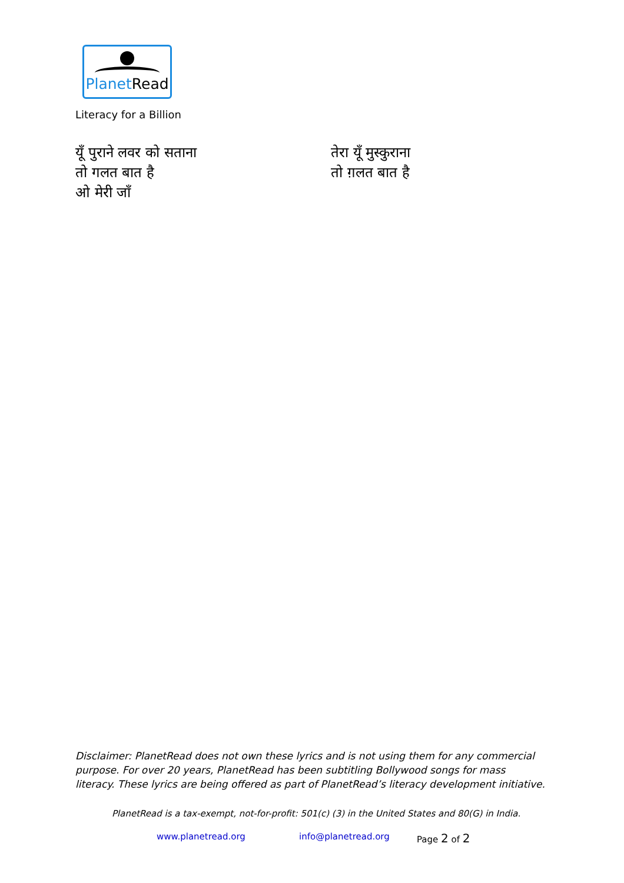Planet Read
Literacy for a Billion
यूँ पुराने लवर को सताना
तो गलत बात है
ओ मेरी जाँ
तेरा यूँ मुस्कुराना
तो ग़लत बात है
Disclaimer: PlanetRead does not own these lyrics and is not using them for any commercial purpose. For over 20 years, PlanetRead has been subtitling Bollywood songs for mass literacy. These lyrics are being offered as part of PlanetRead’s literacy development initiative.
PlanetRead is a tax-exempt, not-for-profit: 501(c) (3) in the United States and 80(G) in India.
www.planetread.org info@planetread.org Page 2 of 2